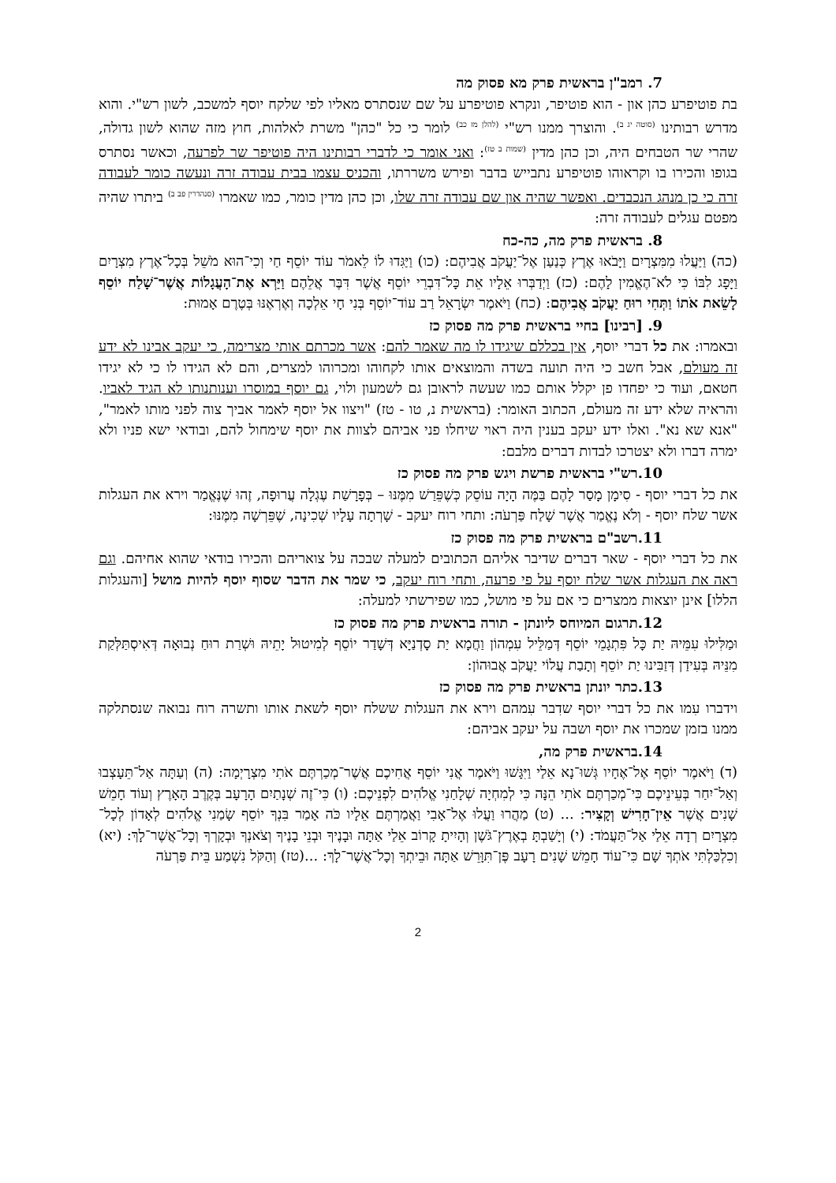7. רמב"ן בראשית פרק מא פסוק מה
בת פוטיפרע כהן און - הוא פוטיפר, ונקרא פוטיפרע על שם שנסתרס מאליו לפי שלקח יוסף למשכב, לשון רש"י. והוא מדרש רבותינו <sup>(סוטה יג ב)</sup>. והוצרך ממנו רש"י <sup>(להלן מז כב)</sup> לומר כי כל "כהן" משרת לאלהות, חוץ מזה שהוא לשון גדולה, שהרי שר הטבחים היה, וכן כהן מדין <sup>(שמות ב טז)</sup>: ואני אומר כי לדברי רבותינו היה פוטיפר שר לפרעה, וכאשר נסתרס בגופו והכירו בו וקראוהו פוטיפרע נתבייש בדבר ופירש משררתו, והכניס עצמו בבית עבודה זרה ונעשה כומר לעבודה זרה כי כן מנהג הנכבדים. ואפשר שהיה און שם עבודה זרה שלו, וכן כהן מדין כומר, כמו שאמרו <sup>(סנהדרין פב ב)</sup> ביתרו שהיה מפטם עגלים לעבודה זרה:
8. בראשית פרק מה, כה-כח
(כה) וַיַּעֲלוּ מִמִּצְרָיִם וַיָּבֹאוּ אֶרֶץ כְּנַעַן אֶל־יַעֲקֹב אֲבִיהֶם: (כו) וַיַּגִּדוּ לוֹ לֵאמֹר עוֹד יוֹסֵף חַי וְכִי־הוּא מֹשֵׁל בְּכָל־אֶרֶץ מִצְרָיִם וַיָּפָג לִבּוֹ כִּי לֹא־הֶאֱמִין לָהֶם: (כז) וַיְדַבְּרוּ אֵלָיו אֵת כָּל־דִּבְרֵי יוֹסֵף אֲשֶׁר דִּבֶּר אֲלֵהֶם וַיַּרְא אֶת־הָעֲגָלוֹת אֲשֶׁר־שָׁלַח יוֹסֵף לָשֵׂאת אֹתוֹ וַתְּחִי רוּחַ יַעֲקֹב אֲבִיהֶם: (כח) וַיֹּאמֶר יִשְׂרָאֵל רַב עוֹד־יוֹסֵף בְּנִי חָי אֵלְכָה וְאֶרְאֶנּוּ בְּטֶרֶם אָמוּת:
9. [רבינו] בחיי בראשית פרק מה פסוק כז
ובאמרו: את כל דברי יוסף, אין בכללם שיגידו לו מה שאמר להם: אשר מכרתם אותי מצרימה, כי יעקב אבינו לא ידע זה מעולם, אבל חשב כי היה תועה בשדה והמוצאים אותו לקחוהו ומכרוהו למצרים, והם לא הגידו לו כי לא יגידו חטאם, ועוד כי יפחדו פן יקלל אותם כמו שעשה לראובן גם לשמעון ולוי, גם יוסף במוסרו וענותנותו לא הגיד לאביו. והראיה שלא ידע זה מעולם, הכתוב האומר: (בראשית נ, טו - טז) "ויצוו אל יוסף לאמר אביך צוה לפני מותו לאמר", "אנא שא נא". ואלו ידע יעקב בענין היה ראוי שיחלו פני אביהם לצוות את יוסף שימחול להם, ובודאי ישא פניו ולא ימרה דברו ולא יצטרכו לבדות דברים מלבם:
10.רש"י בראשית פרשת ויגש פרק מה פסוק כז
את כל דברי יוסף - סִימָן מָסַר לָהֶם בַּמֶּה הָיָה עוֹסֵק כְּשֶׁפֵּרַשׁ מִמֶּנּוּ – בְּפָרָשַׁת עֶגְלָה עֲרוּפָה, זֶהוּ שֶׁנֶּאֱמַר וירא את העגלות אשר שלח יוסף - וְלֹא נֶאֱמַר אֲשֶׁר שָׁלַח פַּרְעֹה: ותחי רוח יעקב - שָׁרְתָה עָלָיו שְׁכִינָה, שֶׁפֵּרְשָׁה מִמֶּנּוּ:
11.רשב"ם בראשית פרק מה פסוק כז
את כל דברי יוסף - שאר דברים שדיבר אליהם הכתובים למעלה שבכה על צואריהם והכירו בודאי שהוא אחיהם. וגם ראה את העגלות אשר שלח יוסף על פי פרעה, ותחי רוח יעקב, כי שמר את הדבר שסוף יוסף להיות מושל [והעגלות הללו] אינן יוצאות ממצרים כי אם על פי מושל, כמו שפירשתי למעלה:
12.תרגום המיוחס ליונתן - תורה בראשית פרק מה פסוק כז
וּמַלִּילוּ עִמֵּיהּ יַת כָּל פִּתְגָמֵי יוֹסֵף דְּמַלֵּיל עִמְהוֹן וַחֲמָא יַת סָדְנַיָּא דְּשָׁדַר יוֹסֵף לְמִיטוּל יָתֵיהּ וּשְׁרַת רוּחַ נְבוּאָה דְּאִיסְתַּלְּקַת מִנֵּיהּ בְּעִידַן דְּזַבִּינוּ יַת יוֹסֵף וְתָבַת עֲלוֹי יַעֲקֹב אֲבוּהוֹן:
13.כתר יונתן בראשית פרק מה פסוק כז
וידברו עִמו את כל דברי יוסף שדִבר עִמהם וירא את העגלות ששלח יוסף לשאת אותו ותשרה רוח נבואה שנסתלקה ממנו בזמן שמכרו את יוסף ושבה על יעקב אביהם:
14.בראשית פרק מה,
(ד) וַיֹּאמֶר יוֹסֵף אֶל־אֶחָיו גְּשׁוּ־נָא אֵלַי וַיִּגָּשׁוּ וַיֹּאמֶר אֲנִי יוֹסֵף אֲחִיכֶם אֲשֶׁר־מְכַרְתֶּם אֹתִי מִצְרָיְמָה: (ה) וְעַתָּה אַל־תֵּעָצְבוּ וְאַל־יִחַר בְּעֵינֵיכֶם כִּי־מְכַרְתֶּם אֹתִי הֵנָּה כִּי לְמִחְיָה שְׁלָחַנִי אֱלֹהִים לִפְנֵיכֶם: (ו) כִּי־זֶה שְׁנָתַיִם הָרָעָב בְּקֶרֶב הָאָרֶץ וְעוֹד חָמֵשׁ שָׁנִים אֲשֶׁר אֵין־חָרִישׁ וְקָצִיר: ... (ט) מַהֲרוּ וַעֲלוּ אֶל־אָבִי וַאֲמַרְתֶּם אֵלָיו כֹּה אָמַר בִּנְךָ יוֹסֵף שָׂמַנִי אֱלֹהִים לְאָדוֹן לְכָל־מִצְרָיִם רְדָה אֵלַי אַל־תַּעֲמֹד: (י) וְיָשַׁבְתָּ בְאֶרֶץ־גֹּשֶׁן וְהָיִיתָ קָרוֹב אֵלַי אַתָּה וּבָנֶיךָ וּבְנֵי בָנֶיךָ וְצֹאנְךָ וּבְקָרְךָ וְכָל־אֲשֶׁר־לָךְ: (יא) וְכִלְכַּלְתִּי אֹתְךָ שָׁם כִּי־עוֹד חָמֵשׁ שָׁנִים רָעָב פֶּן־תִּוָּרֵשׁ אַתָּה וּבֵיתְךָ וְכָל־אֲשֶׁר־לָךְ: ...(טז) וְהַקֹּל נִשְׁמַע בֵּית פַּרְעֹה
2